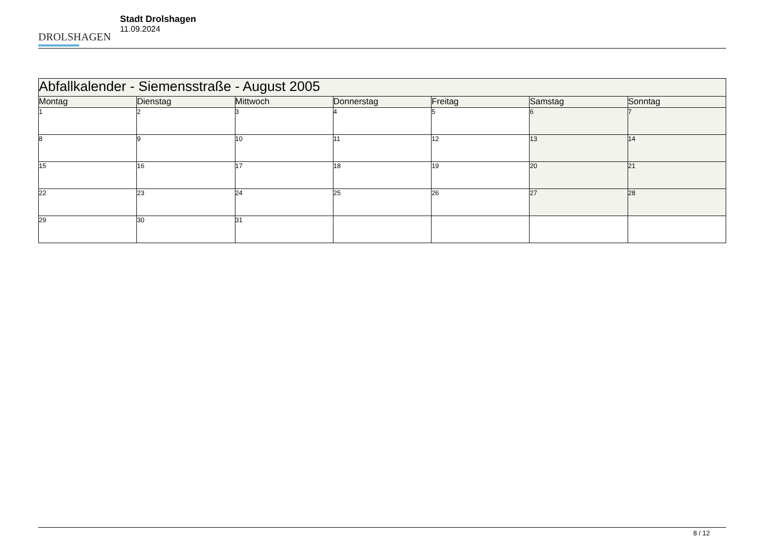DROLSHAGEN
Stadt Drolshagen
11.09.2024
| Abfallkalender - Siemensstraße - August 2005 | | | | | | |
| --- | --- | --- | --- | --- | --- | --- |
| Montag | Dienstag | Mittwoch | Donnerstag | Freitag | Samstag | Sonntag |
| 1 | 2 | 3 | 4 | 5 | 6 | 7 |
| 8 | 9 | 10 | 11 | 12 | 13 | 14 |
| 15 | 16 | 17 | 18 | 19 | 20 | 21 |
| 22 | 23 | 24 | 25 | 26 | 27 | 28 |
| 29 | 30 | 31 | | | | |
8 / 12